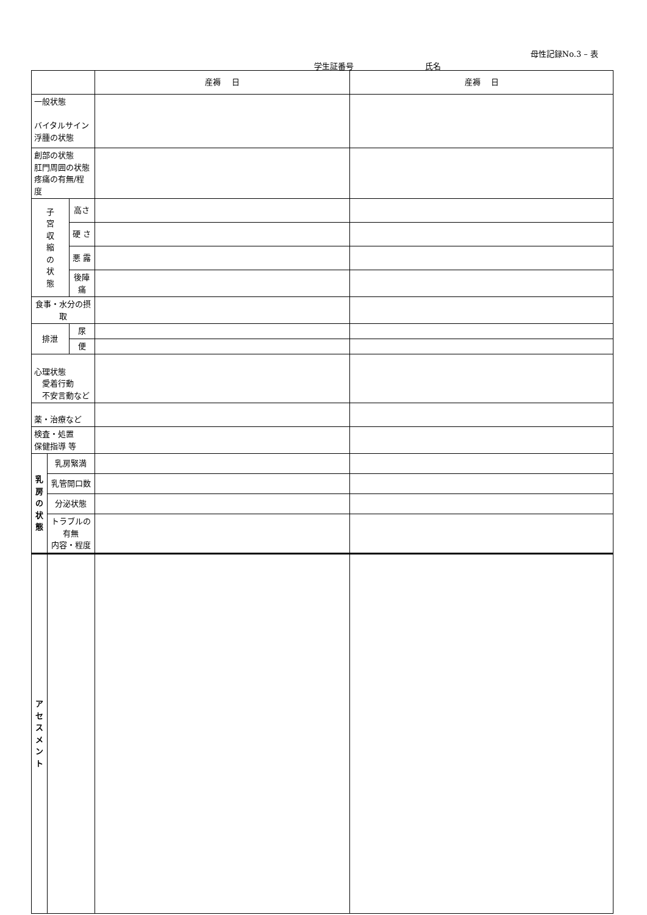母性記録No.3 – 表
学生証番号 氏名
| | | | 産褥 日 | 産褥 日 |
| 一般状態 バイタルサイン 浮腫の状態 | | | | |
| 創部の状態 肛門周囲の状態 疼痛の有無/程度 | | | | |
| 子 宮 収 縮 の 状 態 | | 高さ | | |
| | | 硬 さ | | |
| | | 悪 露 | | |
| | | 後陣痛 | | |
| 食事・水分の摂取 | | | | |
| 排泄 | | 尿 | | |
| | | 便 | | |
| 心理状態 愛着行動 不安言動など | | | | |
| 薬・治療など | | | | |
| 検査・処置 保健指導 等 | | | | |
| 乳 房 の 状 態 | 乳房緊満 | | | |
| | 乳管開口数 | | | |
| | 分泌状態 | | | |
| | トラブルの有無 内容・程度 | | | |
| ア セ ス メ ン ト | | | | |